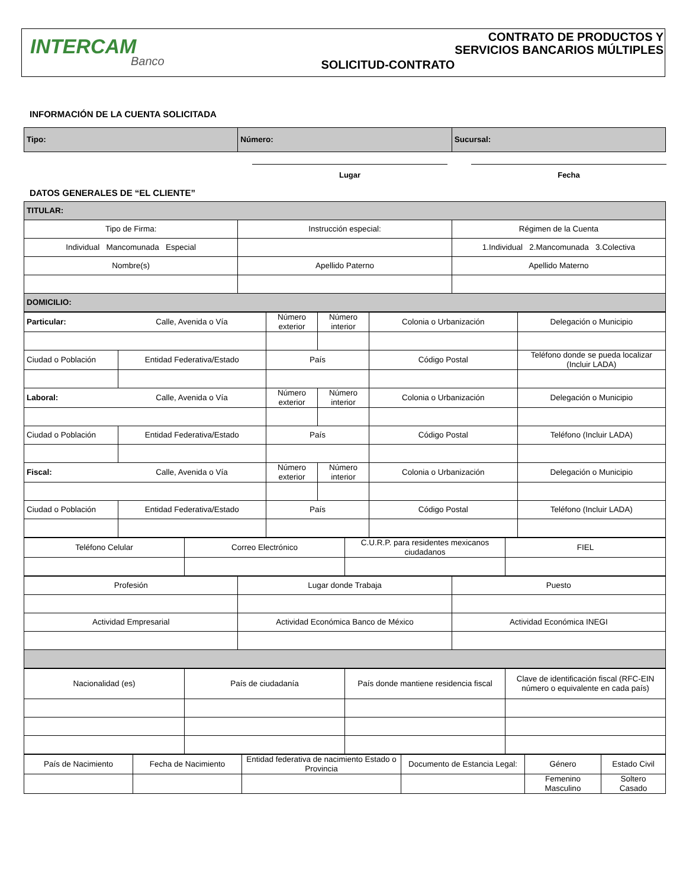INTERCAM
Banco
SOLICITUD-CONTRATO
CONTRATO DE PRODUCTOS Y
SERVICIOS BANCARIOS MÚLTIPLES
INFORMACIÓN DE LA CUENTA SOLICITADA
| Tipo: | Número: | Sucursal: |
Lugar Fecha
DATOS GENERALES DE “EL CLIENTE”
| TITULAR: | | |
| Tipo de Firma: | Instrucción especial: | Régimen de la Cuenta |
| Individual Mancomunada Especial | | 1.Individual 2.Mancomunada 3.Colectiva |
| Nombre(s) | Apellido Paterno | Apellido Materno |
| DOMICILIO: | | |
| Particular: | Calle, Avenida o Vía | Número exterior | Número interior | Colonia o Urbanización | Delegación o Municipio |
| Ciudad o Población | Entidad Federativa/Estado | País | | Código Postal | Teléfono donde se pueda localizar (Incluir LADA) |
| Laboral: | Calle, Avenida o Vía | Número exterior | Número interior | Colonia o Urbanización | Delegación o Municipio |
| Ciudad o Población | Entidad Federativa/Estado | País | | Código Postal | Teléfono (Incluir LADA) |
| Fiscal: | Calle, Avenida o Vía | Número exterior | Número interior | Colonia o Urbanización | Delegación o Municipio |
| Ciudad o Población | Entidad Federativa/Estado | País | | Código Postal | Teléfono (Incluir LADA) |
| Teléfono Celular | Correo Electrónico | C.U.R.P. para residentes mexicanos ciudadanos | FIEL |
| Profesión | Lugar donde Trabaja | Puesto |
| Actividad Empresarial | Actividad Económica Banco de México | Actividad Económica INEGI |
| Nacionalidad (es) | País de ciudadanía | País donde mantiene residencia fiscal | Clave de identificación fiscal (RFC-EIN número o equivalente en cada país) |
| País de Nacimiento | Fecha de Nacimiento | Entidad federativa de nacimiento Estado o Provincia | Documento de Estancia Legal: | Género | Estado Civil |
| | | | | Femenino Masculino | Soltero Casado |